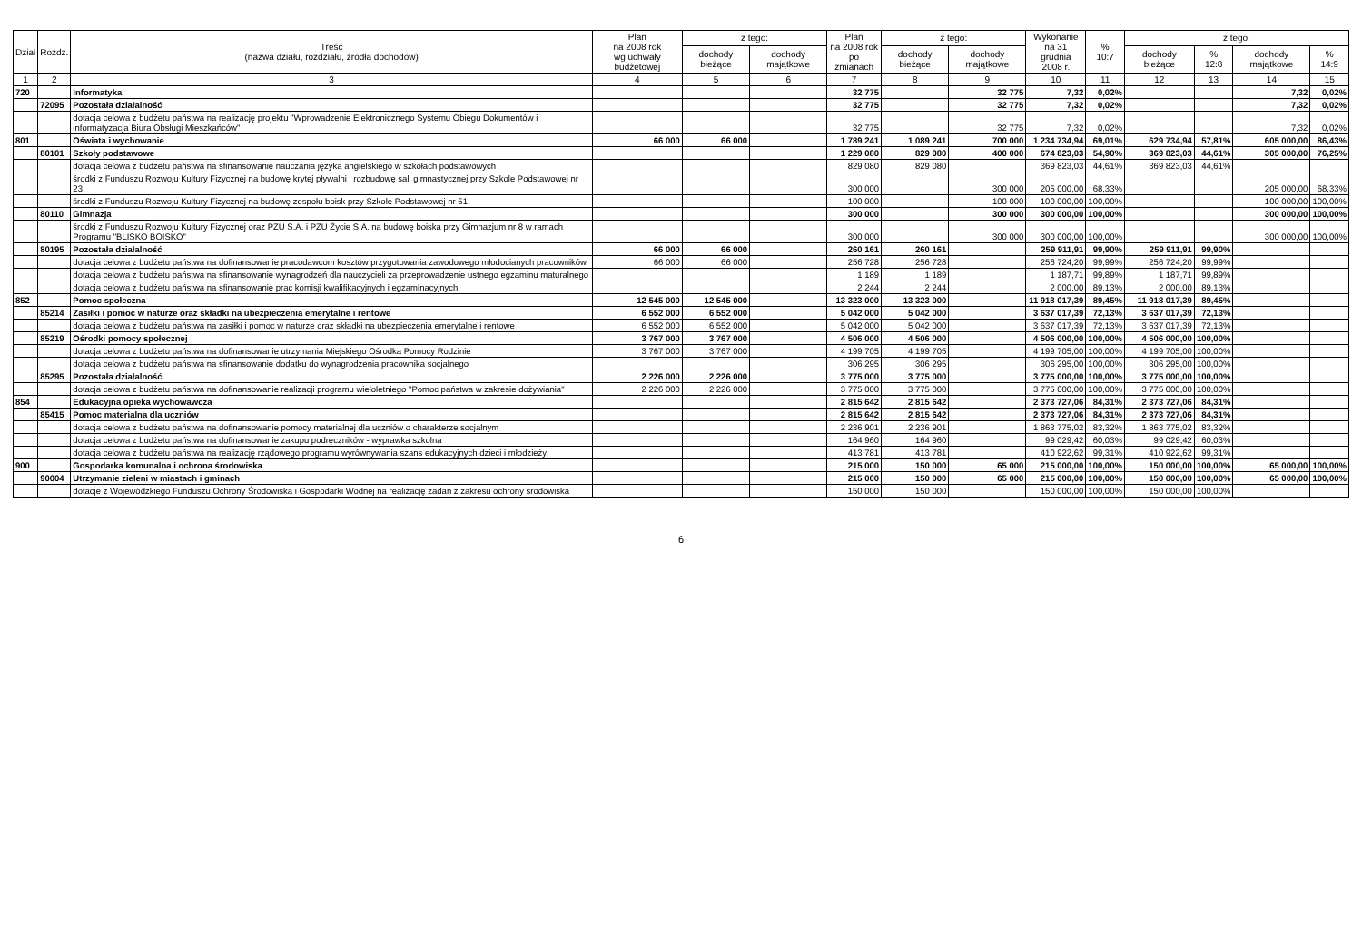| Dział | Rozdz. | Treść (nazwa działu, rozdziału, źródła dochodów) | Plan na 2008 rok wg uchwały budżetowej | z tego: | | Plan na 2008 rok po zmianach | z tego: | | Wykonanie na 31 grudnia 2008 r. | % 10:7 | z tego: | | | |
| --- | --- | --- | --- | --- | --- | --- | --- | --- | --- | --- | --- | --- | --- | --- |
| | | | | dochody bieżące | dochody majątkowe | | dochody bieżące | dochody majątkowe | | | dochody bieżące | % 12:8 | dochody majątkowe | % 14:9 |
| 1 | 2 | 3 | 4 | 5 | 6 | 7 | 8 | 9 | 10 | 11 | 12 | 13 | 14 | 15 |
| 720 | | Informatyka | | | | 32 775 | | 32 775 | 7,32 | 0,02% | | | 7,32 | 0,02% |
| | 72095 | Pozostała działalność | | | | 32 775 | | 32 775 | 7,32 | 0,02% | | | 7,32 | 0,02% |
| | | dotacja celowa z budżetu państwa na realizację projektu "Wprowadzenie Elektronicznego Systemu Obiegu Dokumentów i informatyzacja Biura Obsługi Mieszkańców" | | | | 32 775 | | 32 775 | 7,32 | 0,02% | | | 7,32 | 0,02% |
| 801 | | Oświata i wychowanie | 66 000 | 66 000 | | 1 789 241 | 1 089 241 | 700 000 | 1 234 734,94 | 69,01% | 629 734,94 | 57,81% | 605 000,00 | 86,43% |
| | 80101 | Szkoły podstawowe | | | | 1 229 080 | 829 080 | 400 000 | 674 823,03 | 54,90% | 369 823,03 | 44,61% | 305 000,00 | 76,25% |
| | | dotacja celowa z budżetu państwa na sfinansowanie nauczania języka angielskiego w szkołach podstawowych | | | | 829 080 | 829 080 | | 369 823,03 | 44,61% | 369 823,03 | 44,61% | | |
| | | środki z Funduszu Rozwoju Kultury Fizycznej na budowę krytej pływalni i rozbudowę sali gimnastycznej przy Szkole Podstawowej nr 23 | | | | 300 000 | | 300 000 | 205 000,00 | 68,33% | | | 205 000,00 | 68,33% |
| | | środki z Funduszu Rozwoju Kultury Fizycznej na budowę zespołu boisk przy Szkole Podstawowej nr 51 | | | | 100 000 | | 100 000 | 100 000,00 | 100,00% | | | 100 000,00 | 100,00% |
| | 80110 | Gimnazja | | | | 300 000 | | 300 000 | 300 000,00 | 100,00% | | | 300 000,00 | 100,00% |
| | | środki z Funduszu Rozwoju Kultury Fizycznej oraz PZU S.A. i PZU Życie S.A. na budowę boiska przy Gimnazjum nr 8 w ramach Programu "BLISKO BOISKO" | | | | 300 000 | | 300 000 | 300 000,00 | 100,00% | | | 300 000,00 | 100,00% |
| | 80195 | Pozostała działalność | 66 000 | 66 000 | | 260 161 | 260 161 | | 259 911,91 | 99,90% | 259 911,91 | 99,90% | | |
| | | dotacja celowa z budżetu państwa na dofinansowanie pracodawcom kosztów przygotowania zawodowego młodocianych pracowników | 66 000 | 66 000 | | 256 728 | 256 728 | | 256 724,20 | 99,99% | 256 724,20 | 99,99% | | |
| | | dotacja celowa z budżetu państwa na sfinansowanie wynagrodzeń dla nauczycieli za przeprowadzenie ustnego egzaminu maturalnego | | | | 1 189 | 1 189 | | 1 187,71 | 99,89% | 1 187,71 | 99,89% | | |
| | | dotacja celowa z budżetu państwa na sfinansowanie prac komisji kwalifikacyjnych i egzaminacyjnych | | | | 2 244 | 2 244 | | 2 000,00 | 89,13% | 2 000,00 | 89,13% | | |
| 852 | | Pomoc społeczna | 12 545 000 | 12 545 000 | | 13 323 000 | 13 323 000 | | 11 918 017,39 | 89,45% | 11 918 017,39 | 89,45% | | |
| | 85214 | Zasiłki i pomoc w naturze oraz składki na ubezpieczenia emerytalne i rentowe | 6 552 000 | 6 552 000 | | 5 042 000 | 5 042 000 | | 3 637 017,39 | 72,13% | 3 637 017,39 | 72,13% | | |
| | | dotacja celowa z budżetu państwa na zasiłki i pomoc w naturze oraz składki na ubezpieczenia emerytalne i rentowe | 6 552 000 | 6 552 000 | | 5 042 000 | 5 042 000 | | 3 637 017,39 | 72,13% | 3 637 017,39 | 72,13% | | |
| | 85219 | Ośrodki pomocy społecznej | 3 767 000 | 3 767 000 | | 4 506 000 | 4 506 000 | | 4 506 000,00 | 100,00% | 4 506 000,00 | 100,00% | | |
| | | dotacja celowa z budżetu państwa na dofinansowanie utrzymania Miejskiego Ośrodka Pomocy Rodzinie | 3 767 000 | 3 767 000 | | 4 199 705 | 4 199 705 | | 4 199 705,00 | 100,00% | 4 199 705,00 | 100,00% | | |
| | | dotacja celowa z budżetu państwa na sfinansowanie dodatku do wynagrodzenia pracownika socjalnego | | | | 306 295 | 306 295 | | 306 295,00 | 100,00% | 306 295,00 | 100,00% | | |
| | 85295 | Pozostała działalność | 2 226 000 | 2 226 000 | | 3 775 000 | 3 775 000 | | 3 775 000,00 | 100,00% | 3 775 000,00 | 100,00% | | |
| | | dotacja celowa z budżetu państwa na dofinansowanie realizacji programu wieloletniego "Pomoc państwa w zakresie dożywiania" | 2 226 000 | 2 226 000 | | 3 775 000 | 3 775 000 | | 3 775 000,00 | 100,00% | 3 775 000,00 | 100,00% | | |
| 854 | | Edukacyjna opieka wychowawcza | | | | 2 815 642 | 2 815 642 | | 2 373 727,06 | 84,31% | 2 373 727,06 | 84,31% | | |
| | 85415 | Pomoc materialna dla uczniów | | | | 2 815 642 | 2 815 642 | | 2 373 727,06 | 84,31% | 2 373 727,06 | 84,31% | | |
| | | dotacja celowa z budżetu państwa na dofinansowanie pomocy materialnej dla uczniów o charakterze socjalnym | | | | 2 236 901 | 2 236 901 | | 1 863 775,02 | 83,32% | 1 863 775,02 | 83,32% | | |
| | | dotacja celowa z budżetu państwa na dofinansowanie zakupu podręczników - wyprawka szkolna | | | | 164 960 | 164 960 | | 99 029,42 | 60,03% | 99 029,42 | 60,03% | | |
| | | dotacja celowa z budżetu państwa na realizację rządowego programu wyrównywania szans edukacyjnych dzieci i młodzieży | | | | 413 781 | 413 781 | | 410 922,62 | 99,31% | 410 922,62 | 99,31% | | |
| 900 | | Gospodarka komunalna i ochrona środowiska | | | | 215 000 | 150 000 | 65 000 | 215 000,00 | 100,00% | 150 000,00 | 100,00% | 65 000,00 | 100,00% |
| | 90004 | Utrzymanie zieleni w miastach i gminach | | | | 215 000 | 150 000 | 65 000 | 215 000,00 | 100,00% | 150 000,00 | 100,00% | 65 000,00 | 100,00% |
| | | dotacje z Wojewódzkiego Funduszu Ochrony Środowiska i Gospodarki Wodnej na realizację zadań z zakresu ochrony środowiska | | | | 150 000 | 150 000 | | 150 000,00 | 100,00% | 150 000,00 | 100,00% | | |
6